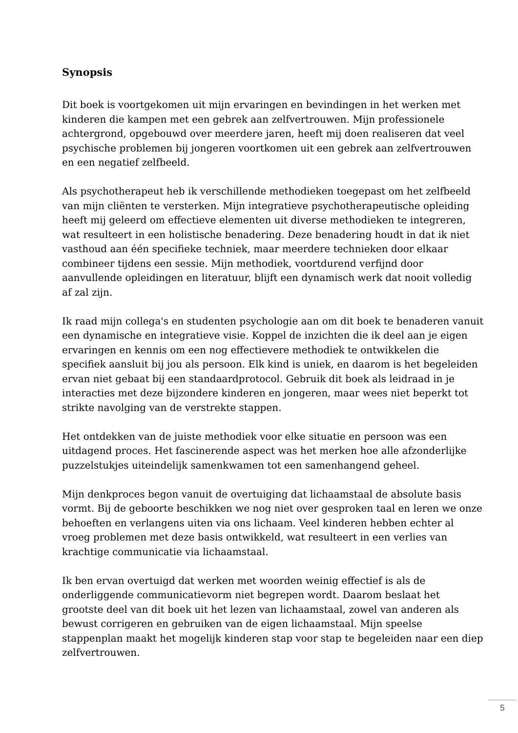Synopsis
Dit boek is voortgekomen uit mijn ervaringen en bevindingen in het werken met kinderen die kampen met een gebrek aan zelfvertrouwen. Mijn professionele achtergrond, opgebouwd over meerdere jaren, heeft mij doen realiseren dat veel psychische problemen bij jongeren voortkomen uit een gebrek aan zelfvertrouwen en een negatief zelfbeeld.
Als psychotherapeut heb ik verschillende methodieken toegepast om het zelfbeeld van mijn cliënten te versterken. Mijn integratieve psychotherapeutische opleiding heeft mij geleerd om effectieve elementen uit diverse methodieken te integreren, wat resulteert in een holistische benadering. Deze benadering houdt in dat ik niet vasthoud aan één specifieke techniek, maar meerdere technieken door elkaar combineer tijdens een sessie. Mijn methodiek, voortdurend verfijnd door aanvullende opleidingen en literatuur, blijft een dynamisch werk dat nooit volledig af zal zijn.
Ik raad mijn collega's en studenten psychologie aan om dit boek te benaderen vanuit een dynamische en integratieve visie. Koppel de inzichten die ik deel aan je eigen ervaringen en kennis om een nog effectievere methodiek te ontwikkelen die specifiek aansluit bij jou als persoon. Elk kind is uniek, en daarom is het begeleiden ervan niet gebaat bij een standaardprotocol. Gebruik dit boek als leidraad in je interacties met deze bijzondere kinderen en jongeren, maar wees niet beperkt tot strikte navolging van de verstrekte stappen.
Het ontdekken van de juiste methodiek voor elke situatie en persoon was een uitdagend proces. Het fascinerende aspect was het merken hoe alle afzonderlijke puzzelstukjes uiteindelijk samenkwamen tot een samenhangend geheel.
Mijn denkproces begon vanuit de overtuiging dat lichaamstaal de absolute basis vormt. Bij de geboorte beschikken we nog niet over gesproken taal en leren we onze behoeften en verlangens uiten via ons lichaam. Veel kinderen hebben echter al vroeg problemen met deze basis ontwikkeld, wat resulteert in een verlies van krachtige communicatie via lichaamstaal.
Ik ben ervan overtuigd dat werken met woorden weinig effectief is als de onderliggende communicatievorm niet begrepen wordt. Daarom beslaat het grootste deel van dit boek uit het lezen van lichaamstaal, zowel van anderen als bewust corrigeren en gebruiken van de eigen lichaamstaal. Mijn speelse stappenplan maakt het mogelijk kinderen stap voor stap te begeleiden naar een diep zelfvertrouwen.
5